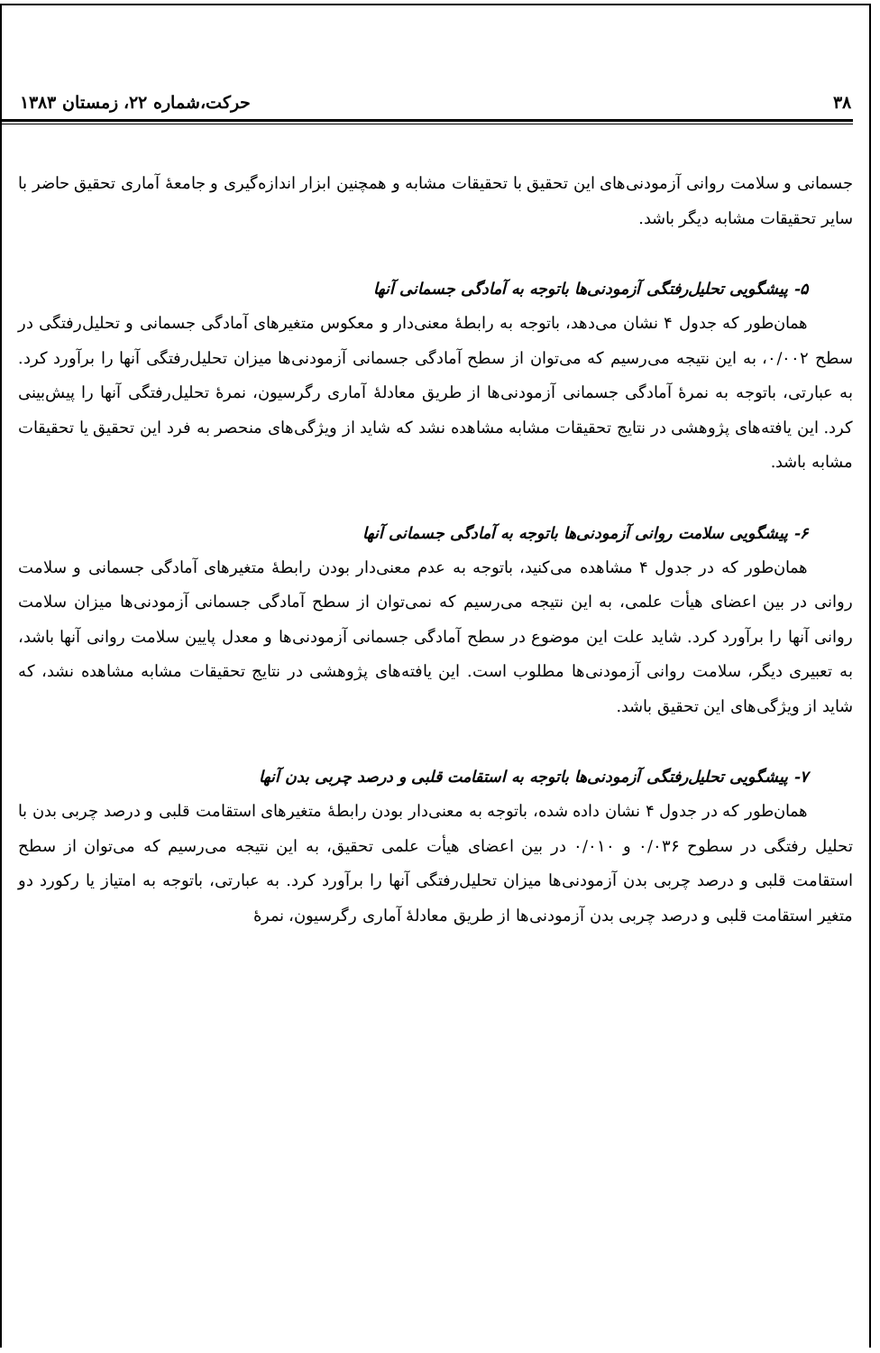۳۸ حرکت،شماره ۲۲، زمستان ۱۳۸۳
جسمانی و سلامت روانی آزمودنی‌های این تحقیق با تحقیقات مشابه و همچنین ابزار اندازه‌گیری و جامعهٔ آماری تحقیق حاضر با سایر تحقیقات مشابه دیگر باشد.
۵- پیشگویی تحلیل‌رفتگی آزمودنی‌ها باتوجه به آمادگی جسمانی آنها
همان‌طور که جدول ۴ نشان می‌دهد، باتوجه به رابطهٔ معنی‌دار و معکوس متغیرهای آمادگی جسمانی و تحلیل‌رفتگی در سطح ۰/۰۰۲، به این نتیجه می‌رسیم که می‌توان از سطح آمادگی جسمانی آزمودنی‌ها میزان تحلیل‌رفتگی آنها را برآورد کرد. به عبارتی، باتوجه به نمرهٔ آمادگی جسمانی آزمودنی‌ها از طریق معادلهٔ آماری رگرسیون، نمرهٔ تحلیل‌رفتگی آنها را پیش‌بینی کرد. این یافته‌های پژوهشی در نتایج تحقیقات مشابه مشاهده نشد که شاید از ویژگی‌های منحصر به فرد این تحقیق یا تحقیقات مشابه باشد.
۶- پیشگویی سلامت روانی آزمودنی‌ها باتوجه به آمادگی جسمانی آنها
همان‌طور که در جدول ۴ مشاهده می‌کنید، باتوجه به عدم معنی‌دار بودن رابطهٔ متغیرهای آمادگی جسمانی و سلامت روانی در بین اعضای هیأت علمی، به این نتیجه می‌رسیم که نمی‌توان از سطح آمادگی جسمانی آزمودنی‌ها میزان سلامت روانی آنها را برآورد کرد. شاید علت این موضوع در سطح آمادگی جسمانی آزمودنی‌ها و معدل پایین سلامت روانی آنها باشد، به تعبیری دیگر، سلامت روانی آزمودنی‌ها مطلوب است. این یافته‌های پژوهشی در نتایج تحقیقات مشابه مشاهده نشد، که شاید از ویژگی‌های این تحقیق باشد.
۷- پیشگویی تحلیل‌رفتگی آزمودنی‌ها باتوجه به استقامت قلبی و درصد چربی بدن آنها
همان‌طور که در جدول ۴ نشان داده شده، باتوجه به معنی‌دار بودن رابطهٔ متغیرهای استقامت قلبی و درصد چربی بدن با تحلیل رفتگی در سطوح ۰/۰۳۶ و ۰/۰۱۰ در بین اعضای هیأت علمی تحقیق، به این نتیجه می‌رسیم که می‌توان از سطح استقامت قلبی و درصد چربی بدن آزمودنی‌ها میزان تحلیل‌رفتگی آنها را برآورد کرد. به عبارتی، باتوجه به امتیاز یا رکورد دو متغیر استقامت قلبی و درصد چربی بدن آزمودنی‌ها از طریق معادلهٔ آماری رگرسیون، نمرهٔ